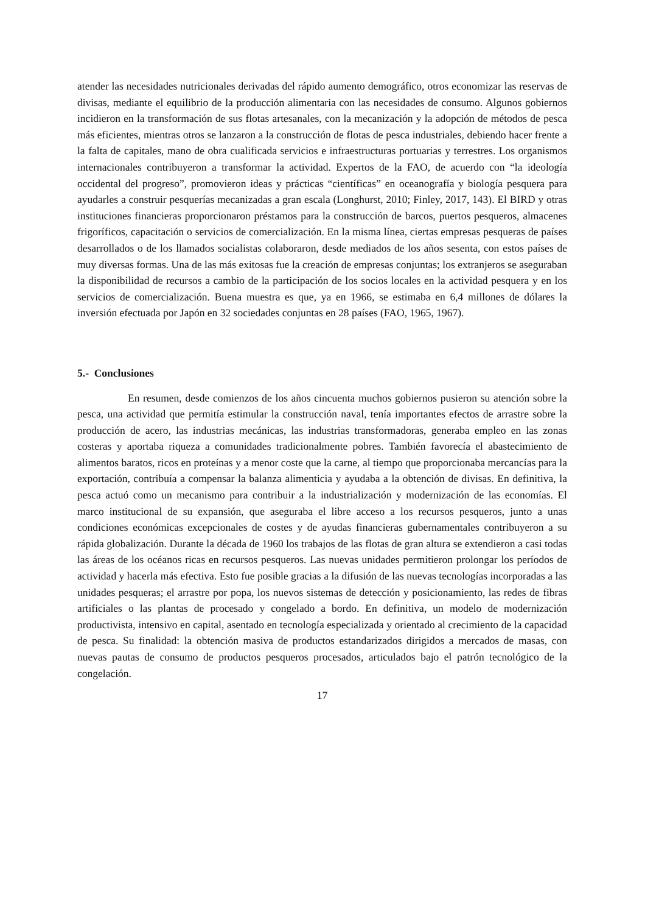atender las necesidades nutricionales derivadas del rápido aumento demográfico, otros economizar las reservas de divisas, mediante el equilibrio de la producción alimentaria con las necesidades de consumo. Algunos gobiernos incidieron en la transformación de sus flotas artesanales, con la mecanización y la adopción de métodos de pesca más eficientes, mientras otros se lanzaron a la construcción de flotas de pesca industriales, debiendo hacer frente a la falta de capitales, mano de obra cualificada servicios e infraestructuras portuarias y terrestres. Los organismos internacionales contribuyeron a transformar la actividad. Expertos de la FAO, de acuerdo con “la ideología occidental del progreso”, promovieron ideas y prácticas “científicas” en oceanografía y biología pesquera para ayudarles a construir pesquerías mecanizadas a gran escala (Longhurst, 2010; Finley, 2017, 143). El BIRD y otras instituciones financieras proporcionaron préstamos para la construcción de barcos, puertos pesqueros, almacenes frigoríficos, capacitación o servicios de comercialización. En la misma línea, ciertas empresas pesqueras de países desarrollados o de los llamados socialistas colaboraron, desde mediados de los años sesenta, con estos países de muy diversas formas. Una de las más exitosas fue la creación de empresas conjuntas; los extranjeros se aseguraban la disponibilidad de recursos a cambio de la participación de los socios locales en la actividad pesquera y en los servicios de comercialización. Buena muestra es que, ya en 1966, se estimaba en 6,4 millones de dólares la inversión efectuada por Japón en 32 sociedades conjuntas en 28 países (FAO, 1965, 1967).
5.- Conclusiones
En resumen, desde comienzos de los años cincuenta muchos gobiernos pusieron su atención sobre la pesca, una actividad que permitía estimular la construcción naval, tenía importantes efectos de arrastre sobre la producción de acero, las industrias mecánicas, las industrias transformadoras, generaba empleo en las zonas costeras y aportaba riqueza a comunidades tradicionalmente pobres. También favorecía el abastecimiento de alimentos baratos, ricos en proteínas y a menor coste que la carne, al tiempo que proporcionaba mercancías para la exportación, contribuía a compensar la balanza alimenticia y ayudaba a la obtención de divisas. En definitiva, la pesca actuó como un mecanismo para contribuir a la industrialización y modernización de las economías. El marco institucional de su expansión, que aseguraba el libre acceso a los recursos pesqueros, junto a unas condiciones económicas excepcionales de costes y de ayudas financieras gubernamentales contribuyeron a su rápida globalización. Durante la década de 1960 los trabajos de las flotas de gran altura se extendieron a casi todas las áreas de los océanos ricas en recursos pesqueros. Las nuevas unidades permitieron prolongar los períodos de actividad y hacerla más efectiva. Esto fue posible gracias a la difusión de las nuevas tecnologías incorporadas a las unidades pesqueras; el arrastre por popa, los nuevos sistemas de detección y posicionamiento, las redes de fibras artificiales o las plantas de procesado y congelado a bordo. En definitiva, un modelo de modernización productivista, intensivo en capital, asentado en tecnología especializada y orientado al crecimiento de la capacidad de pesca. Su finalidad: la obtención masiva de productos estandarizados dirigidos a mercados de masas, con nuevas pautas de consumo de productos pesqueros procesados, articulados bajo el patrón tecnológico de la congelación.
17